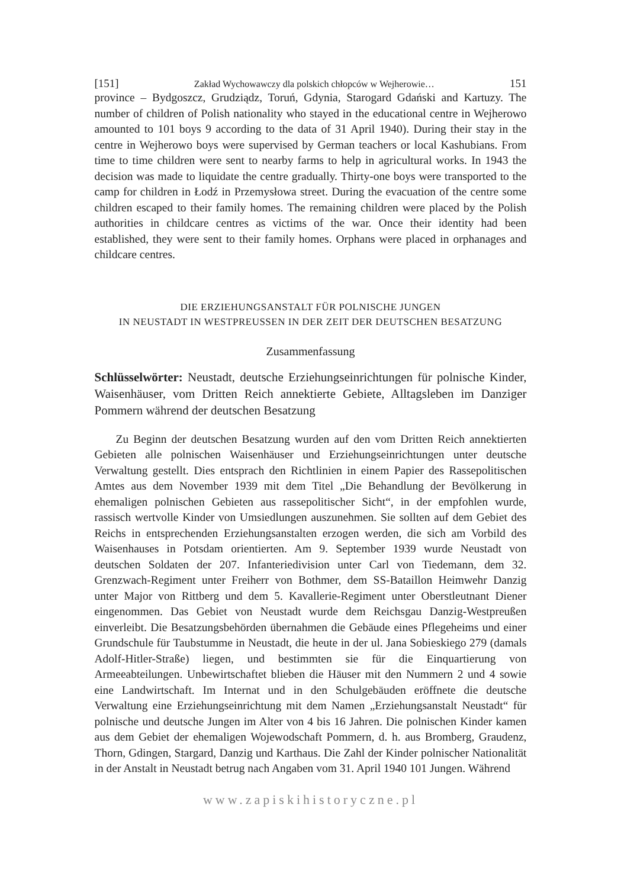[151] Zakład Wychowawczy dla polskich chłopców w Wejherowie… 151
province – Bydgoszcz, Grudziądz, Toruń, Gdynia, Starogard Gdański and Kartuzy. The number of children of Polish nationality who stayed in the educational centre in Wejherowo amounted to 101 boys 9 according to the data of 31 April 1940). During their stay in the centre in Wejherowo boys were supervised by German teachers or local Kashubians. From time to time children were sent to nearby farms to help in agricultural works. In 1943 the decision was made to liquidate the centre gradually. Thirty-one boys were transported to the camp for children in Łodź in Przemysłowa street. During the evacuation of the centre some children escaped to their family homes. The remaining children were placed by the Polish authorities in childcare centres as victims of the war. Once their identity had been established, they were sent to their family homes. Orphans were placed in orphanages and childcare centres.
DIE ERZIEHUNGSANSTALT FÜR POLNISCHE JUNGEN
IN NEUSTADT IN WESTPREUSSEN IN DER ZEIT DER DEUTSCHEN BESATZUNG
Zusammenfassung
Schlüsselwörter: Neustadt, deutsche Erziehungseinrichtungen für polnische Kinder, Waisenhäuser, vom Dritten Reich annektierte Gebiete, Alltagsleben im Danziger Pommern während der deutschen Besatzung
Zu Beginn der deutschen Besatzung wurden auf den vom Dritten Reich annektierten Gebieten alle polnischen Waisenhäuser und Erziehungseinrichtungen unter deutsche Verwaltung gestellt. Dies entsprach den Richtlinien in einem Papier des Rassepolitischen Amtes aus dem November 1939 mit dem Titel „Die Behandlung der Bevölkerung in ehemaligen polnischen Gebieten aus rassepolitischer Sicht“, in der empfohlen wurde, rassisch wertvolle Kinder von Umsiedlungen auszunehmen. Sie sollten auf dem Gebiet des Reichs in entsprechenden Erziehungsanstalten erzogen werden, die sich am Vorbild des Waisenhauses in Potsdam orientierten. Am 9. September 1939 wurde Neustadt von deutschen Soldaten der 207. Infanteriedivision unter Carl von Tiedemann, dem 32. Grenzwach-Regiment unter Freiherr von Bothmer, dem SS-Bataillon Heimwehr Danzig unter Major von Rittberg und dem 5. Kavallerie-Regiment unter Oberstleutnant Diener eingenommen. Das Gebiet von Neustadt wurde dem Reichsgau Danzig-Westpreußen einverleibt. Die Besatzungsbehörden übernahmen die Gebäude eines Pflegeheims und einer Grundschule für Taubstumme in Neustadt, die heute in der ul. Jana Sobieskiego 279 (damals Adolf-Hitler-Straße) liegen, und bestimmten sie für die Einquartierung von Armeeabteilungen. Unbewirtschaftet blieben die Häuser mit den Nummern 2 und 4 sowie eine Landwirtschaft. Im Internat und in den Schulgebäuden eröffnete die deutsche Verwaltung eine Erziehungseinrichtung mit dem Namen „Erziehungsanstalt Neustadt“ für polnische und deutsche Jungen im Alter von 4 bis 16 Jahren. Die polnischen Kinder kamen aus dem Gebiet der ehemaligen Wojewodschaft Pommern, d. h. aus Bromberg, Graudenz, Thorn, Gdingen, Stargard, Danzig und Karthaus. Die Zahl der Kinder polnischer Nationalität in der Anstalt in Neustadt betrug nach Angaben vom 31. April 1940 101 Jungen. Während
www.zapiskihistoryczne.pl